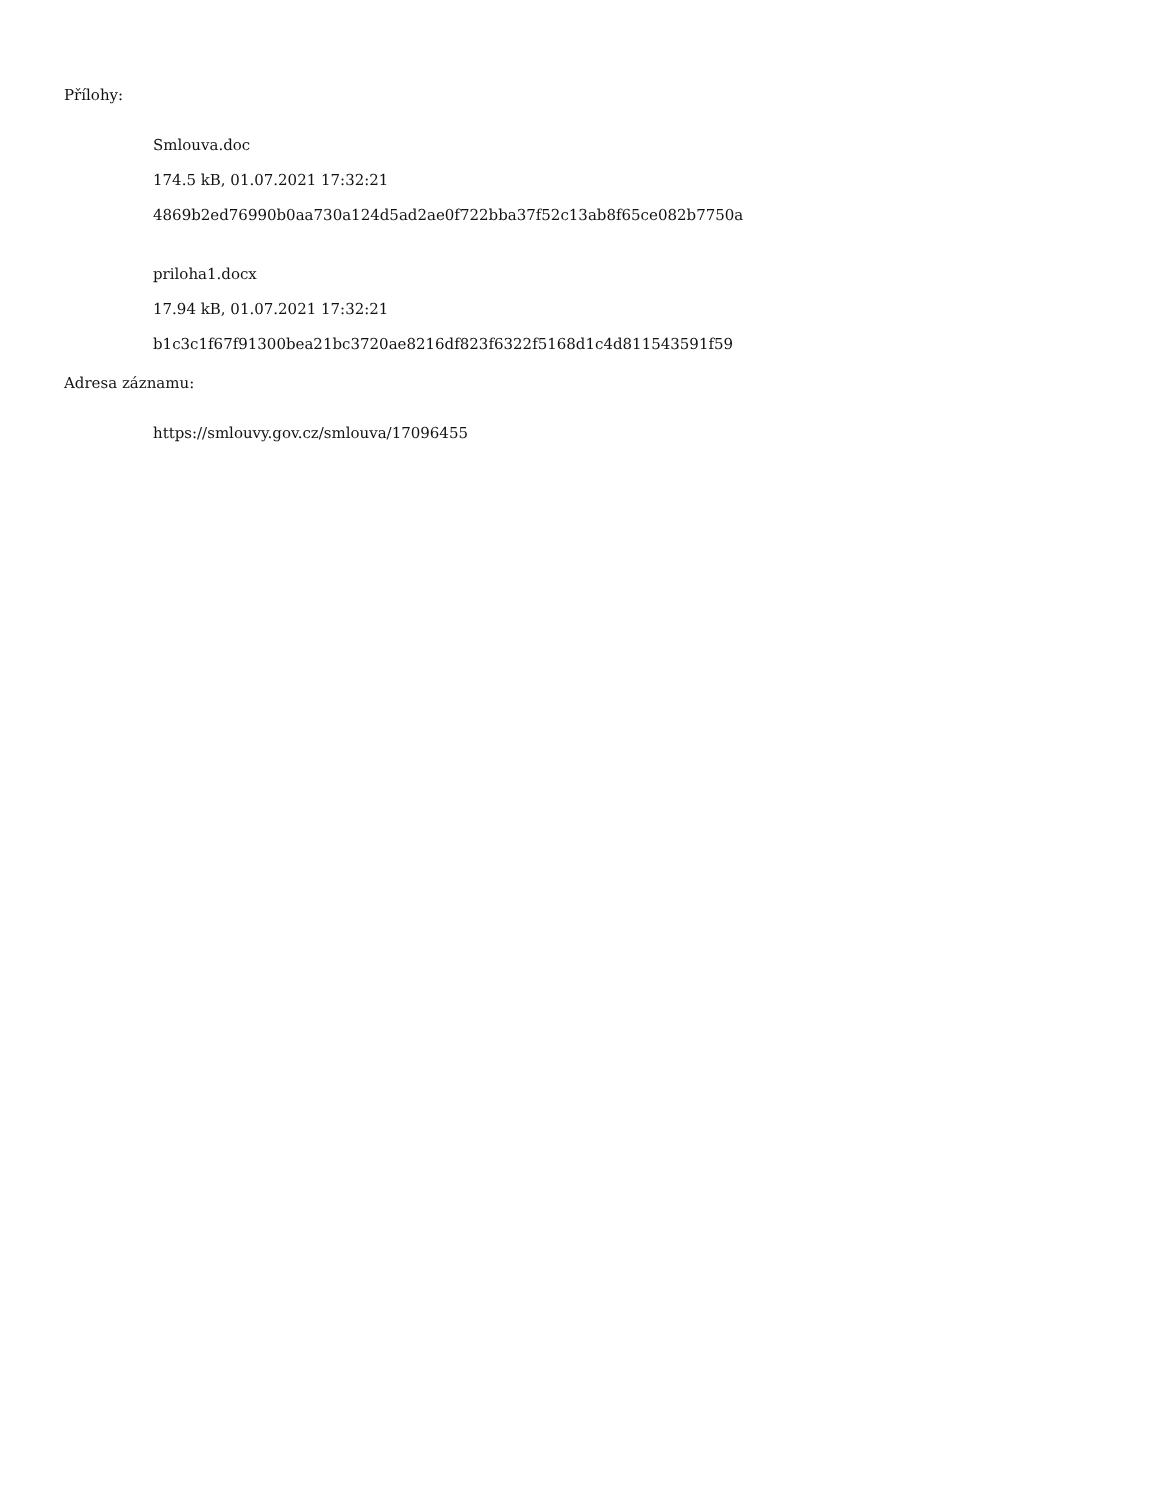Přílohy:
Smlouva.doc
174.5 kB, 01.07.2021 17:32:21
4869b2ed76990b0aa730a124d5ad2ae0f722bba37f52c13ab8f65ce082b7750a
priloha1.docx
17.94 kB, 01.07.2021 17:32:21
b1c3c1f67f91300bea21bc3720ae8216df823f6322f5168d1c4d811543591f59
Adresa záznamu:
https://smlouvy.gov.cz/smlouva/17096455